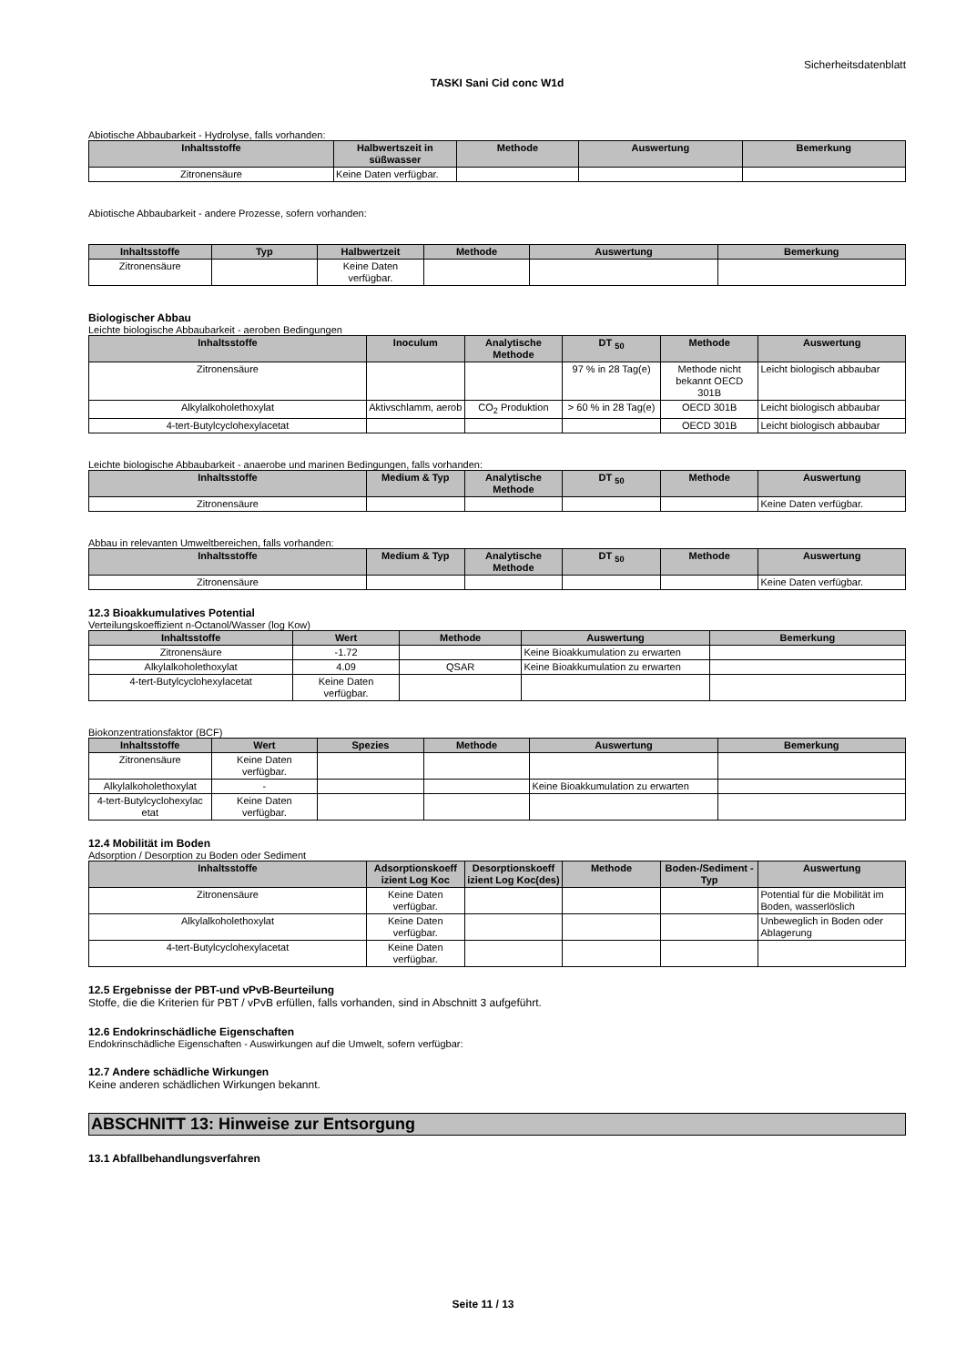Sicherheitsdatenblatt
TASKI Sani Cid conc W1d
Abiotische Abbaubarkeit - Hydrolyse, falls vorhanden:
| Inhaltsstoffe | Halbwertszeit in süßwasser | Methode | Auswertung | Bemerkung |
| --- | --- | --- | --- | --- |
| Zitronensäure | Keine Daten verfügbar. | | | |
Abiotische Abbaubarkeit - andere Prozesse, sofern vorhanden:
| Inhaltsstoffe | Typ | Halbwertzeit | Methode | Auswertung | Bemerkung |
| --- | --- | --- | --- | --- | --- |
| Zitronensäure | | Keine Daten verfügbar. | | | |
Biologischer Abbau
Leichte biologische Abbaubarkeit - aeroben Bedingungen
| Inhaltsstoffe | Inoculum | Analytische Methode | DT <sub>50</sub> | Methode | Auswertung |
| --- | --- | --- | --- | --- | --- |
| Zitronensäure | | | 97 % in 28 Tag(e) | Methode nicht bekannt OECD 301B | Leicht biologisch abbaubar |
| Alkylalkoholethoxylat | Aktivschlamm, aerob | CO<sub>2</sub> Produktion | > 60 % in 28 Tag(e) | OECD 301B | Leicht biologisch abbaubar |
| 4-tert-Butylcyclohexylacetat | | | | OECD 301B | Leicht biologisch abbaubar |
Leichte biologische Abbaubarkeit - anaerobe und marinen Bedingungen, falls vorhanden:
| Inhaltsstoffe | Medium & Typ | Analytische Methode | DT <sub>50</sub> | Methode | Auswertung |
| --- | --- | --- | --- | --- | --- |
| Zitronensäure | | | | | Keine Daten verfügbar. |
Abbau in relevanten Umweltbereichen, falls vorhanden:
| Inhaltsstoffe | Medium & Typ | Analytische Methode | DT <sub>50</sub> | Methode | Auswertung |
| --- | --- | --- | --- | --- | --- |
| Zitronensäure | | | | | Keine Daten verfügbar. |
12.3 Bioakkumulatives Potential
Verteilungskoeffizient n-Octanol/Wasser (log Kow)
| Inhaltsstoffe | Wert | Methode | Auswertung | Bemerkung |
| --- | --- | --- | --- | --- |
| Zitronensäure | -1.72 | | Keine Bioakkumulation zu erwarten | |
| Alkylalkoholethoxylat | 4.09 | QSAR | Keine Bioakkumulation zu erwarten | |
| 4-tert-Butylcyclohexylacetat | Keine Daten verfügbar. | | | |
Biokonzentrationsfaktor (BCF)
| Inhaltsstoffe | Wert | Spezies | Methode | Auswertung | Bemerkung |
| --- | --- | --- | --- | --- | --- |
| Zitronensäure | Keine Daten verfügbar. | | | | |
| Alkylalkoholethoxylat | - | | | Keine Bioakkumulation zu erwarten | |
| 4-tert-Butylcyclohexylac etat | Keine Daten verfügbar. | | | | |
12.4 Mobilität im Boden
Adsorption / Desorption zu Boden oder Sediment
| Inhaltsstoffe | Adsorptionskoeff izient Log Koc | Desorptionskoeff izient Log Koc(des) | Methode | Boden-/Sediment -Typ | Auswertung |
| --- | --- | --- | --- | --- | --- |
| Zitronensäure | Keine Daten verfügbar. | | | | Potential für die Mobilität im Boden, wasserlöslich |
| Alkylalkoholethoxylat | Keine Daten verfügbar. | | | | Unbeweglich in Boden oder Ablagerung |
| 4-tert-Butylcyclohexylacetat | Keine Daten verfügbar. | | | | |
12.5 Ergebnisse der PBT-und vPvB-Beurteilung
Stoffe, die die Kriterien für PBT / vPvB erfüllen, falls vorhanden, sind in Abschnitt 3 aufgeführt.
12.6 Endokrinschädliche Eigenschaften
Endokrinschädliche Eigenschaften - Auswirkungen auf die Umwelt, sofern verfügbar:
12.7 Andere schädliche Wirkungen
Keine anderen schädlichen Wirkungen bekannt.
ABSCHNITT 13: Hinweise zur Entsorgung
13.1 Abfallbehandlungsverfahren
Seite 11 / 13